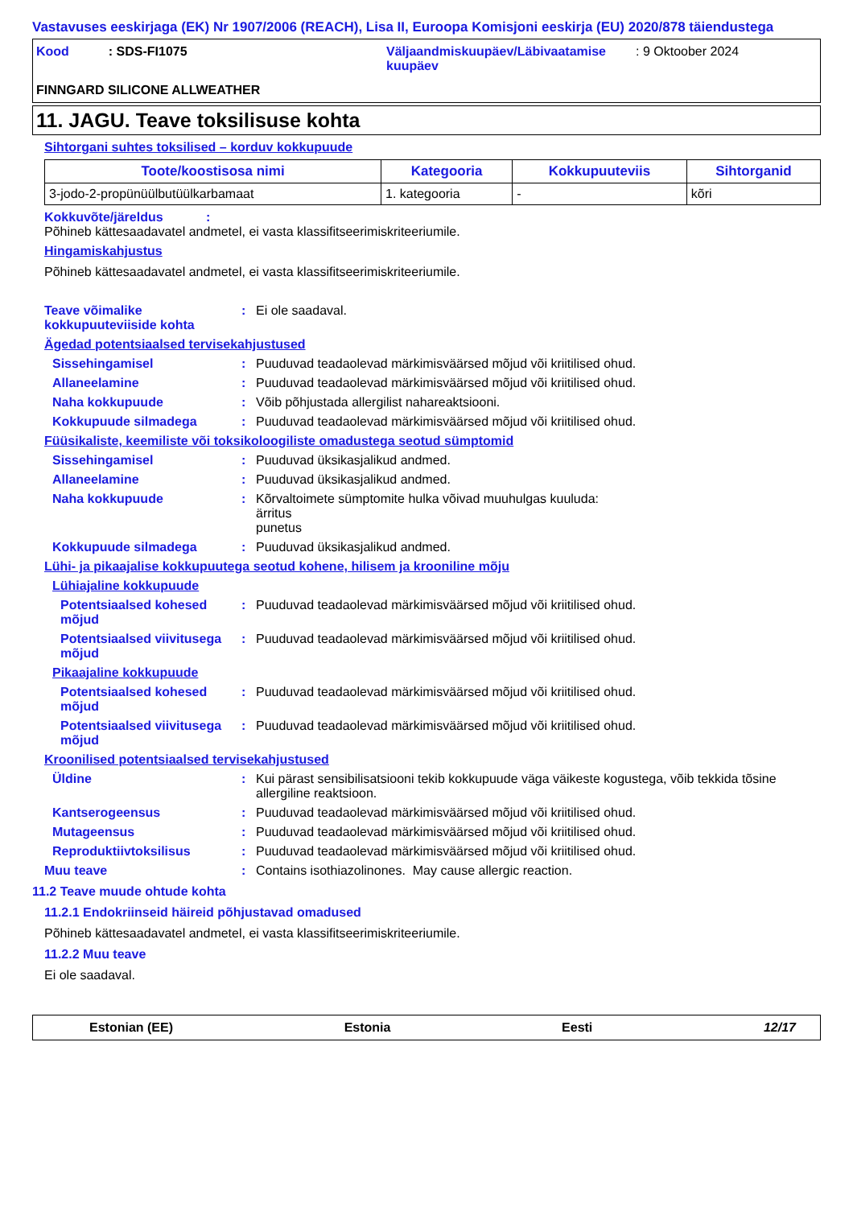Vastavuses eeskirjaga (EK) Nr 1907/2006 (REACH), Lisa II, Euroopa Komisjoni eeskirja (EU) 2020/878 täiendustega
Kood : SDS-FI1075 Väljaandmiskuupäev/Läbivaatamise kuupäev
: 9 Oktoober 2024
FINNGARD SILICONE ALLWEATHER
11. JAGU. Teave toksilisuse kohta
Sihtorgani suhtes toksilised – korduv kokkupuude
| Toote/koostisosa nimi | Kategooria | Kokkupuuteviis | Sihtorganid |
| --- | --- | --- | --- |
| 3-jodo-2-propünüülbutüülkarbamaat | 1. kategooria | - | kõri |
Kokkuvõte/järeldus :
Põhineb kättesaadavatel andmetel, ei vasta klassifitseerimiskriteeriumile.
Hingamiskahjustus
Põhineb kättesaadavatel andmetel, ei vasta klassifitseerimiskriteeriumile.
Teave võimalike kokkupuuteviiside kohta
: Ei ole saadaval.
Ägedad potentsiaalsed tervisekahjustused
Sissehingamisel : Puuduvad teadaolevad märkimisväärsed mõjud või kriitilised ohud.
Allaneelamine : Puuduvad teadaolevad märkimisväärsed mõjud või kriitilised ohud.
Naha kokkupuude : Võib põhjustada allergilist nahareaktsiooni.
Kokkupuude silmadega : Puuduvad teadaolevad märkimisväärsed mõjud või kriitilised ohud.
Füüsikaliste, keemiliste või toksikoloogiliste omadustega seotud sümptomid
Sissehingamisel : Puuduvad üksikasjalikud andmed.
Allaneelamine : Puuduvad üksikasjalikud andmed.
Naha kokkupuude : Kõrvaltoimete sümptomite hulka võivad muuhulgas kuuluda:
ärritus
punetus
Kokkupuude silmadega : Puuduvad üksikasjalikud andmed.
Lühi- ja pikaajalise kokkupuutega seotud kohene, hilisem ja krooniline mõju
Lühiajaline kokkupuude
Potentsiaalsed kohesed mõjud
: Puuduvad teadaolevad märkimisväärsed mõjud või kriitilised ohud.
Potentsiaalsed viivitusega mõjud
: Puuduvad teadaolevad märkimisväärsed mõjud või kriitilised ohud.
Pikaajaline kokkupuude
Potentsiaalsed kohesed mõjud
: Puuduvad teadaolevad märkimisväärsed mõjud või kriitilised ohud.
Potentsiaalsed viivitusega mõjud
: Puuduvad teadaolevad märkimisväärsed mõjud või kriitilised ohud.
Kroonilised potentsiaalsed tervisekahjustused
Üldine : Kui pärast sensibilisatsiooni tekib kokkupuude väga väikeste kogustega, võib tekkida tõsine allergiline reaktsioon.
Kantserogeensus : Puuduvad teadaolevad märkimisväärsed mõjud või kriitilised ohud.
Mutageensus : Puuduvad teadaolevad märkimisväärsed mõjud või kriitilised ohud.
Reproduktiivtoksilisus : Puuduvad teadaolevad märkimisväärsed mõjud või kriitilised ohud.
Muu teave : Contains isothiazolinones. May cause allergic reaction.
11.2 Teave muude ohtude kohta
11.2.1 Endokriinseid häireid põhjustavad omadused
Põhineb kättesaadavatel andmetel, ei vasta klassifitseerimiskriteeriumile.
11.2.2 Muu teave
Ei ole saadaval.
Estonian (EE) Estonia Eesti 12/17